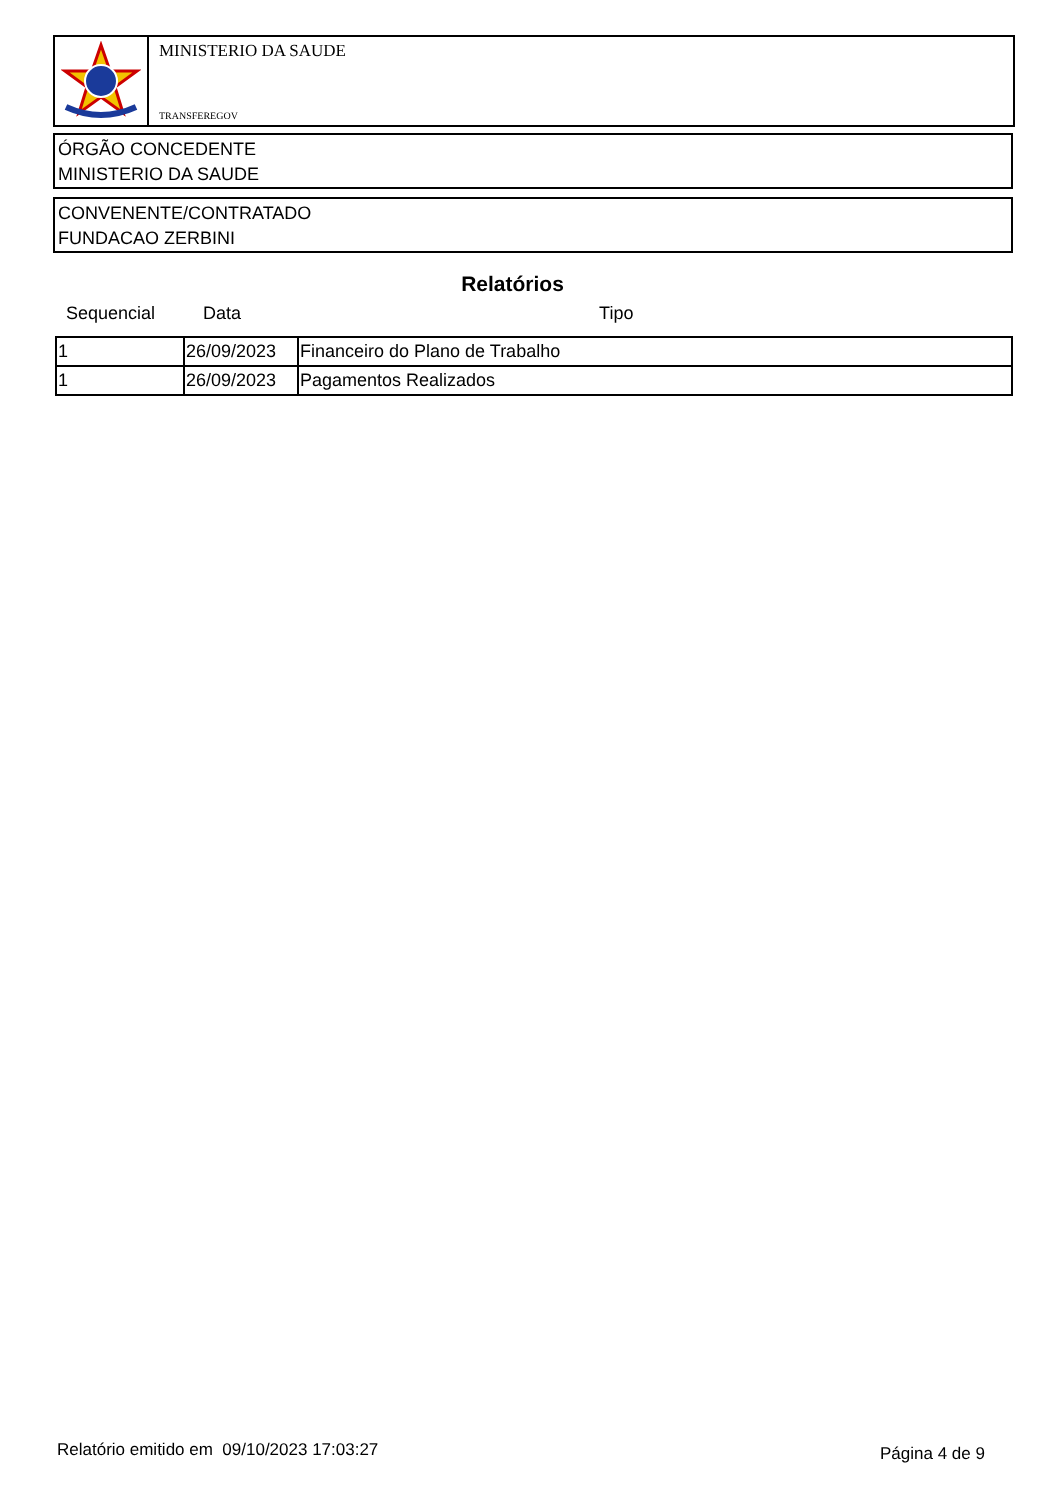MINISTERIO DA SAUDE
TRANSFEREGOV
ÓRGÃO CONCEDENTE
MINISTERIO DA SAUDE
CONVENENTE/CONTRATADO
FUNDACAO ZERBINI
Relatórios
Sequencial Data Tipo
| 1 | 26/09/2023 | Financeiro do Plano de Trabalho |
| 1 | 26/09/2023 | Pagamentos Realizados |
Relatório emitido em 09/10/2023 17:03:27
Página 4 de 9